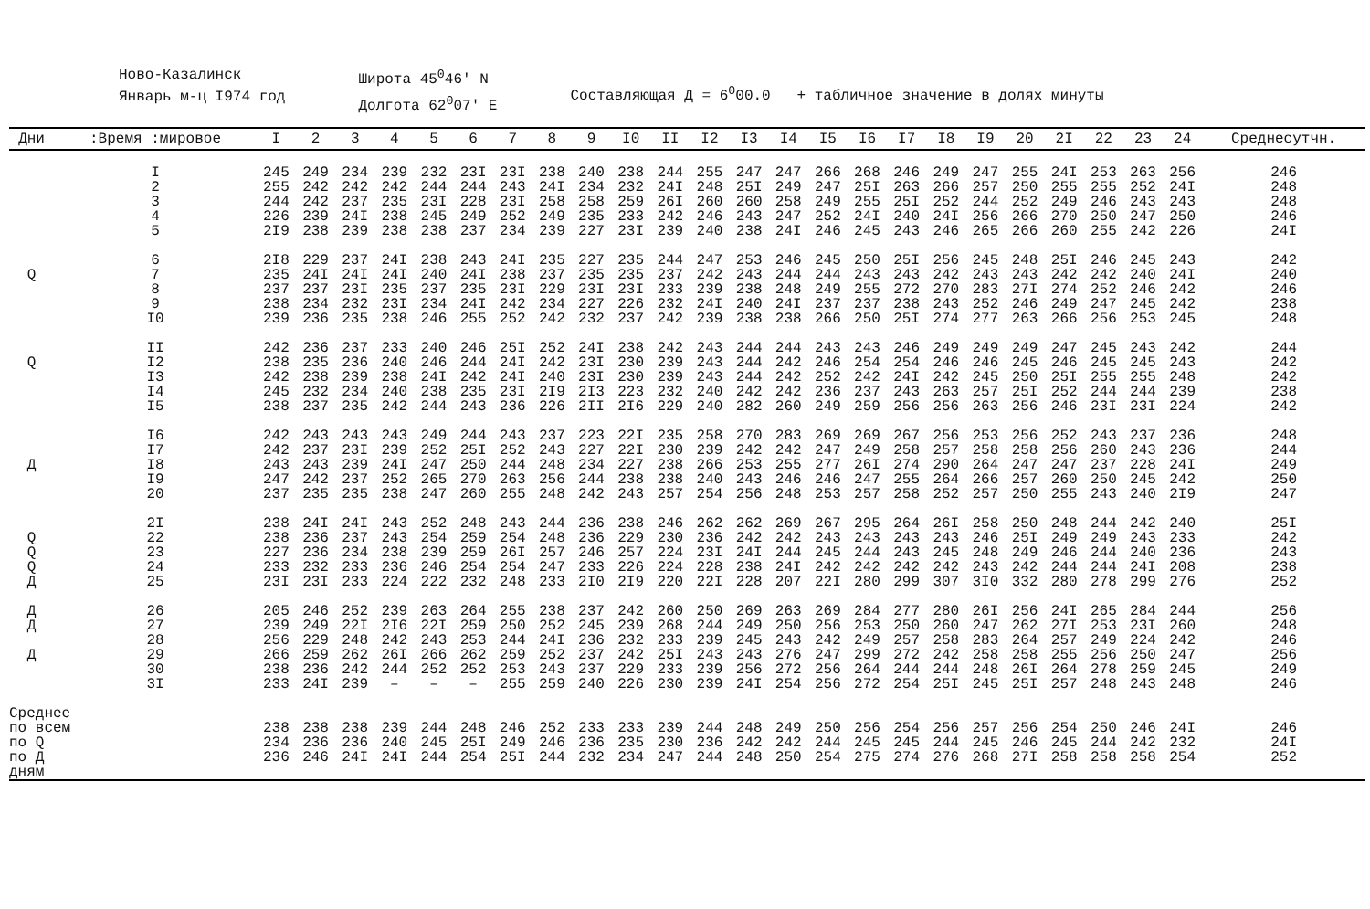Ново-Казалинск
Январь м-ц I974 год
Широта 45<sup>0</sup>46' N
Долгота 62<sup>0</sup>07' E
Составляющая Д = 6<sup>0</sup>00.0 + табличное значение в долях минуты
| Дни | :Время :мировое | I | 2 | 3 | 4 | 5 | 6 | 7 | 8 | 9 | I0 | II | I2 | I3 | I4 | I5 | I6 | I7 | I8 | I9 | 20 | 2I | 22 | 23 | 24 | Среднесутчн. |
| --- | --- | --- | --- | --- | --- | --- | --- | --- | --- | --- | --- | --- | --- | --- | --- | --- | --- | --- | --- | --- | --- | --- | --- | --- | --- | --- |
| | I | 245 | 249 | 234 | 239 | 232 | 23I | 23I | 238 | 240 | 238 | 244 | 255 | 247 | 247 | 266 | 268 | 246 | 249 | 247 | 255 | 24I | 253 | 263 | 256 | 246 |
| | 2 | 255 | 242 | 242 | 242 | 244 | 244 | 243 | 24I | 234 | 232 | 24I | 248 | 25I | 249 | 247 | 25I | 263 | 266 | 257 | 250 | 255 | 255 | 252 | 24I | 248 |
| | 3 | 244 | 242 | 237 | 235 | 23I | 228 | 23I | 258 | 258 | 259 | 26I | 260 | 260 | 258 | 249 | 255 | 25I | 252 | 244 | 252 | 249 | 246 | 243 | 243 | 248 |
| | 4 | 226 | 239 | 24I | 238 | 245 | 249 | 252 | 249 | 235 | 233 | 242 | 246 | 243 | 247 | 252 | 24I | 240 | 24I | 256 | 266 | 270 | 250 | 247 | 250 | 246 |
| | 5 | 2I9 | 238 | 239 | 238 | 238 | 237 | 234 | 239 | 227 | 23I | 239 | 240 | 238 | 24I | 246 | 245 | 243 | 246 | 265 | 266 | 260 | 255 | 242 | 226 | 24I |
| | 6 | 2I8 | 229 | 237 | 24I | 238 | 243 | 24I | 235 | 227 | 235 | 244 | 247 | 253 | 246 | 245 | 250 | 25I | 256 | 245 | 248 | 25I | 246 | 245 | 243 | 242 |
| Q | 7 | 235 | 24I | 24I | 24I | 240 | 24I | 238 | 237 | 235 | 235 | 237 | 242 | 243 | 244 | 244 | 243 | 243 | 242 | 243 | 243 | 242 | 242 | 240 | 24I | 240 |
| | 8 | 237 | 237 | 23I | 235 | 237 | 235 | 23I | 229 | 23I | 23I | 233 | 239 | 238 | 248 | 249 | 255 | 272 | 270 | 283 | 27I | 274 | 252 | 246 | 242 | 246 |
| | 9 | 238 | 234 | 232 | 23I | 234 | 24I | 242 | 234 | 227 | 226 | 232 | 24I | 240 | 24I | 237 | 237 | 238 | 243 | 252 | 246 | 249 | 247 | 245 | 242 | 238 |
| | I0 | 239 | 236 | 235 | 238 | 246 | 255 | 252 | 242 | 232 | 237 | 242 | 239 | 238 | 238 | 266 | 250 | 25I | 274 | 277 | 263 | 266 | 256 | 253 | 245 | 248 |
| | II | 242 | 236 | 237 | 233 | 240 | 246 | 25I | 252 | 24I | 238 | 242 | 243 | 244 | 244 | 243 | 243 | 246 | 249 | 249 | 249 | 247 | 245 | 243 | 242 | 244 |
| Q | I2 | 238 | 235 | 236 | 240 | 246 | 244 | 24I | 242 | 23I | 230 | 239 | 243 | 244 | 242 | 246 | 254 | 254 | 246 | 246 | 245 | 246 | 245 | 245 | 243 | 242 |
| | I3 | 242 | 238 | 239 | 238 | 24I | 242 | 24I | 240 | 23I | 230 | 239 | 243 | 244 | 242 | 252 | 242 | 24I | 242 | 245 | 250 | 25I | 255 | 255 | 248 | 242 |
| | I4 | 245 | 232 | 234 | 240 | 238 | 235 | 23I | 2I9 | 2I3 | 223 | 232 | 240 | 242 | 242 | 236 | 237 | 243 | 263 | 257 | 25I | 252 | 244 | 244 | 239 | 238 |
| | I5 | 238 | 237 | 235 | 242 | 244 | 243 | 236 | 226 | 2II | 2I6 | 229 | 240 | 282 | 260 | 249 | 259 | 256 | 256 | 263 | 256 | 246 | 23I | 23I | 224 | 242 |
| | I6 | 242 | 243 | 243 | 243 | 249 | 244 | 243 | 237 | 223 | 22I | 235 | 258 | 270 | 283 | 269 | 269 | 267 | 256 | 253 | 256 | 252 | 243 | 237 | 236 | 248 |
| | I7 | 242 | 237 | 23I | 239 | 252 | 25I | 252 | 243 | 227 | 22I | 230 | 239 | 242 | 242 | 247 | 249 | 258 | 257 | 258 | 258 | 256 | 260 | 243 | 236 | 244 |
| Д | I8 | 243 | 243 | 239 | 24I | 247 | 250 | 244 | 248 | 234 | 227 | 238 | 266 | 253 | 255 | 277 | 26I | 274 | 290 | 264 | 247 | 247 | 237 | 228 | 24I | 249 |
| | I9 | 247 | 242 | 237 | 252 | 265 | 270 | 263 | 256 | 244 | 238 | 238 | 240 | 243 | 246 | 246 | 247 | 255 | 264 | 266 | 257 | 260 | 250 | 245 | 242 | 250 |
| | 20 | 237 | 235 | 235 | 238 | 247 | 260 | 255 | 248 | 242 | 243 | 257 | 254 | 256 | 248 | 253 | 257 | 258 | 252 | 257 | 250 | 255 | 243 | 240 | 2I9 | 247 |
| | 2I | 238 | 24I | 24I | 243 | 252 | 248 | 243 | 244 | 236 | 238 | 246 | 262 | 262 | 269 | 267 | 295 | 264 | 26I | 258 | 250 | 248 | 244 | 242 | 240 | 25I |
| Q | 22 | 238 | 236 | 237 | 243 | 254 | 259 | 254 | 248 | 236 | 229 | 230 | 236 | 242 | 242 | 243 | 243 | 243 | 243 | 246 | 25I | 249 | 249 | 243 | 233 | 242 |
| Q | 23 | 227 | 236 | 234 | 238 | 239 | 259 | 26I | 257 | 246 | 257 | 224 | 23I | 24I | 244 | 245 | 244 | 243 | 245 | 248 | 249 | 246 | 244 | 240 | 236 | 243 |
| Q | 24 | 233 | 232 | 233 | 236 | 246 | 254 | 254 | 247 | 233 | 226 | 224 | 228 | 238 | 24I | 242 | 242 | 242 | 242 | 243 | 242 | 244 | 244 | 24I | 208 | 238 |
| Д | 25 | 23I | 23I | 233 | 224 | 222 | 232 | 248 | 233 | 2I0 | 2I9 | 220 | 22I | 228 | 207 | 22I | 280 | 299 | 307 | 3I0 | 332 | 280 | 278 | 299 | 276 | 252 |
| Д | 26 | 205 | 246 | 252 | 239 | 263 | 264 | 255 | 238 | 237 | 242 | 260 | 250 | 269 | 263 | 269 | 284 | 277 | 280 | 26I | 256 | 24I | 265 | 284 | 244 | 256 |
| Д | 27 | 239 | 249 | 22I | 2I6 | 22I | 259 | 250 | 252 | 245 | 239 | 268 | 244 | 249 | 250 | 256 | 253 | 250 | 260 | 247 | 262 | 27I | 253 | 23I | 260 | 248 |
| | 28 | 256 | 229 | 248 | 242 | 243 | 253 | 244 | 24I | 236 | 232 | 233 | 239 | 245 | 243 | 242 | 249 | 257 | 258 | 283 | 264 | 257 | 249 | 224 | 242 | 246 |
| Д | 29 | 266 | 259 | 262 | 26I | 266 | 262 | 259 | 252 | 237 | 242 | 25I | 243 | 243 | 276 | 247 | 299 | 272 | 242 | 258 | 258 | 255 | 256 | 250 | 247 | 256 |
| | 30 | 238 | 236 | 242 | 244 | 252 | 252 | 253 | 243 | 237 | 229 | 233 | 239 | 256 | 272 | 256 | 264 | 244 | 244 | 248 | 26I | 264 | 278 | 259 | 245 | 249 |
| | 3I | 233 | 24I | 239 | – | – | – | 255 | 259 | 240 | 226 | 230 | 239 | 24I | 254 | 256 | 272 | 254 | 25I | 245 | 25I | 257 | 248 | 243 | 248 | 246 |
| Среднее | | | | | | | | | | | | | | | | | | | | | | | | | | |
| по всем | | 238 | 238 | 238 | 239 | 244 | 248 | 246 | 252 | 233 | 233 | 239 | 244 | 248 | 249 | 250 | 256 | 254 | 256 | 257 | 256 | 254 | 250 | 246 | 24I | 246 |
| по Q | | 234 | 236 | 236 | 240 | 245 | 25I | 249 | 246 | 236 | 235 | 230 | 236 | 242 | 242 | 244 | 245 | 245 | 244 | 245 | 246 | 245 | 244 | 242 | 232 | 24I |
| по Д | | 236 | 246 | 24I | 24I | 244 | 254 | 25I | 244 | 232 | 234 | 247 | 244 | 248 | 250 | 254 | 275 | 274 | 276 | 268 | 27I | 258 | 258 | 258 | 254 | 252 |
| дням | | | | | | | | | | | | | | | | | | | | | | | | | | |